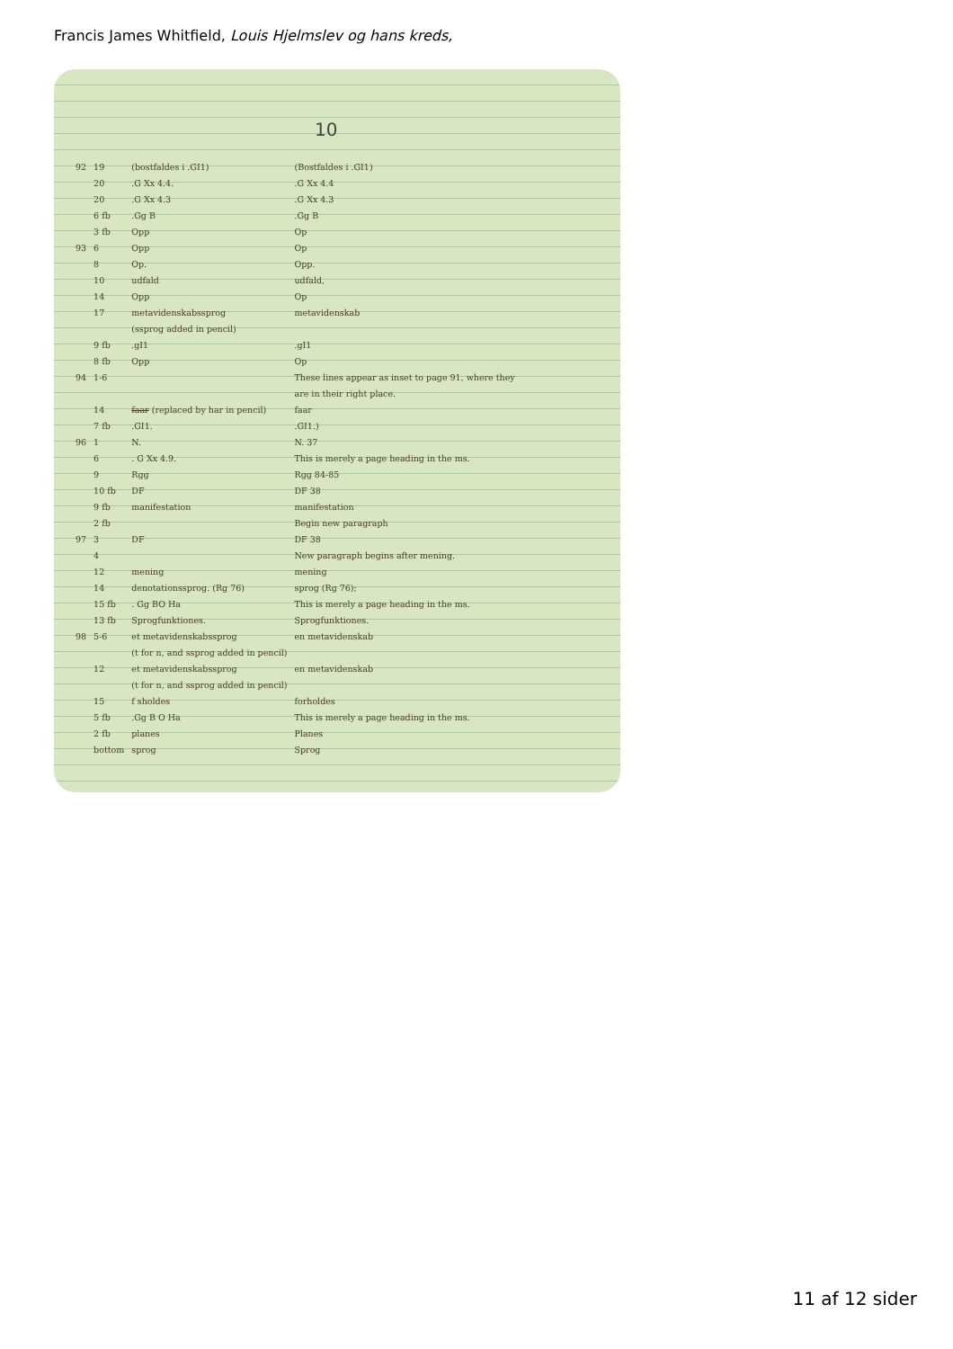Francis James Whitfield, Louis Hjelmslev og hans kreds,
10
| 92 | 19 | (bostfaldes i .GI1) | (Bostfaldes i .GI1) |
| | 20 | .G Xx 4.4. | .G Xx 4.4 |
| | 20 | .G Xx 4.3 | .G Xx 4.3 |
| | 6 fb | .Gg B | .Gg B |
| | 3 fb | Opp | Op |
| 93 | 6 | Opp | Op |
| | 8 | Op. | Opp. |
| | 10 | udfald | udfald, |
| | 14 | Opp | Op |
| | 17 | metavidenskabssprog (ssprog added in pencil) | metavidenskab |
| | 9 fb | .gI1 | .gI1 |
| | 8 fb | Opp | Op |
| 94 | 1-6 | | These lines appear as inset to page 91, where they are in their right place. |
| | 14 | faar (replaced by har in pencil) | faar |
| | 7 fb | .GI1. | .GI1.) |
| 96 | 1 | N. | N. 37 |
| | 6 | . G Xx 4.9. | This is merely a page heading in the ms. |
| | 9 | Rgg | Rgg 84-85 |
| | 10 fb | DF | DF 38 |
| | 9 fb | manifestation | manifestation |
| | 2 fb | | Begin new paragraph |
| 97 | 3 | DF | DF 38 |
| | 4 | | New paragraph begins after mening. |
| | 12 | mening | mening |
| | 14 | denotationssprog. (Rg 76) | sprog (Rg 76); |
| | 15 fb | . Gg BO Ha | This is merely a page heading in the ms. |
| | 13 fb | Sprogfunktiones. | Sprogfunktiones. |
| 98 | 5-6 | et metavidenskabssprog (t for n, and ssprog added in pencil) | en metavidenskab |
| | 12 | et metavidenskabssprog (t for n, and ssprog added in pencil) | en metavidenskab |
| | 15 | f sholdes | forholdes |
| | 5 fb | .Gg B O Ha | This is merely a page heading in the ms. |
| | 2 fb | planes | Planes |
| | bottom | sprog | Sprog |
11 af 12 sider